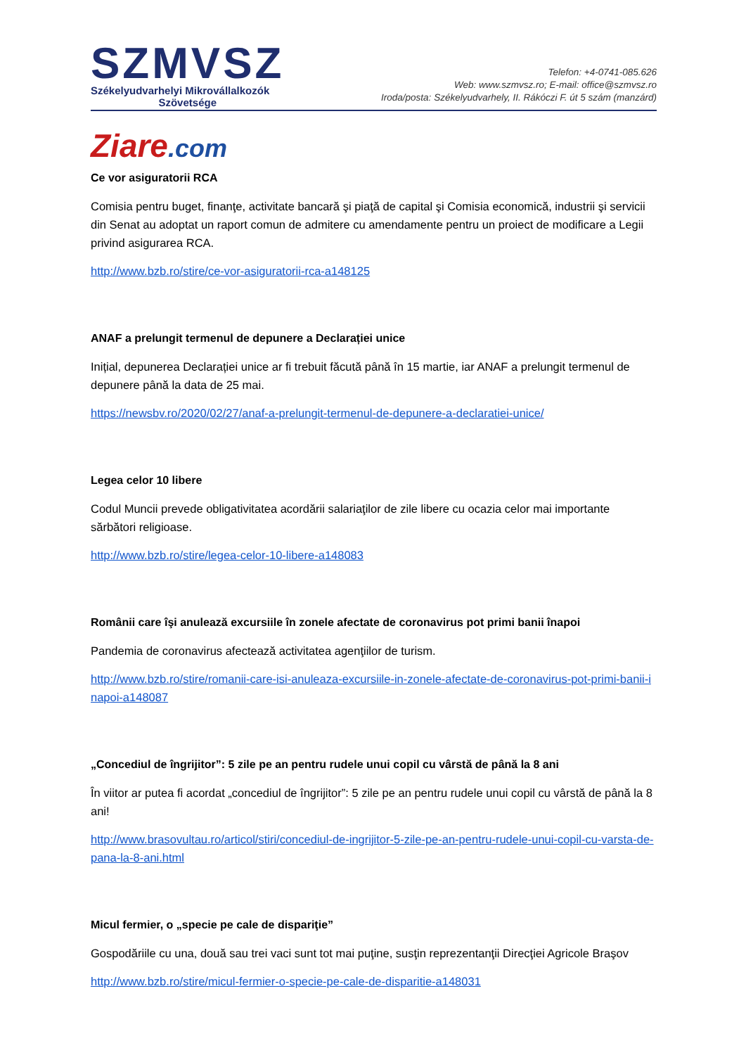SZMVSZ
Székelyudvarhelyi Mikrovállalkozók
Szövetsége
Telefon: +4-0741-085.626
Web: www.szmvsz.ro; E-mail: office@szmvsz.ro
Iroda/posta: Székelyudvarhely, II. Rákóczi F. út 5 szám (manzárd)
Ziare.com
Ce vor asiguratorii RCA
Comisia pentru buget, finanţe, activitate bancară şi piaţă de capital şi Comisia economică, industrii şi servicii din Senat au adoptat un raport comun de admitere cu amendamente pentru un proiect de modificare a Legii privind asigurarea RCA.
http://www.bzb.ro/stire/ce-vor-asiguratorii-rca-a148125
ANAF a prelungit termenul de depunere a Declarației unice
Inițial, depunerea Declarației unice ar fi trebuit făcută până în 15 martie, iar ANAF a prelungit termenul de depunere până la data de 25 mai.
https://newsbv.ro/2020/02/27/anaf-a-prelungit-termenul-de-depunere-a-declaratiei-unice/
Legea celor 10 libere
Codul Muncii prevede obligativitatea acordării salariaţilor de zile libere cu ocazia celor mai importante sărbători religioase.
http://www.bzb.ro/stire/legea-celor-10-libere-a148083
Românii care îşi anulează excursiile în zonele afectate de coronavirus pot primi banii înapoi
Pandemia de coronavirus afectează activitatea agenţiilor de turism.
http://www.bzb.ro/stire/romanii-care-isi-anuleaza-excursiile-in-zonele-afectate-de-coronavirus-pot-primi-banii-inapoi-a148087
„Concediul de îngrijitor”: 5 zile pe an pentru rudele unui copil cu vârstă de până la 8 ani
În viitor ar putea fi acordat „concediul de îngrijitor”: 5 zile pe an pentru rudele unui copil cu vârstă de până la 8 ani!
http://www.brasovultau.ro/articol/stiri/concediul-de-ingrijitor-5-zile-pe-an-pentru-rudele-unui-copil-cu-varsta-de-pana-la-8-ani.html
Micul fermier, o „specie pe cale de dispariţie”
Gospodăriile cu una, două sau trei vaci sunt tot mai puţine, susţin reprezentanţii Direcţiei Agricole Braşov
http://www.bzb.ro/stire/micul-fermier-o-specie-pe-cale-de-disparitie-a148031